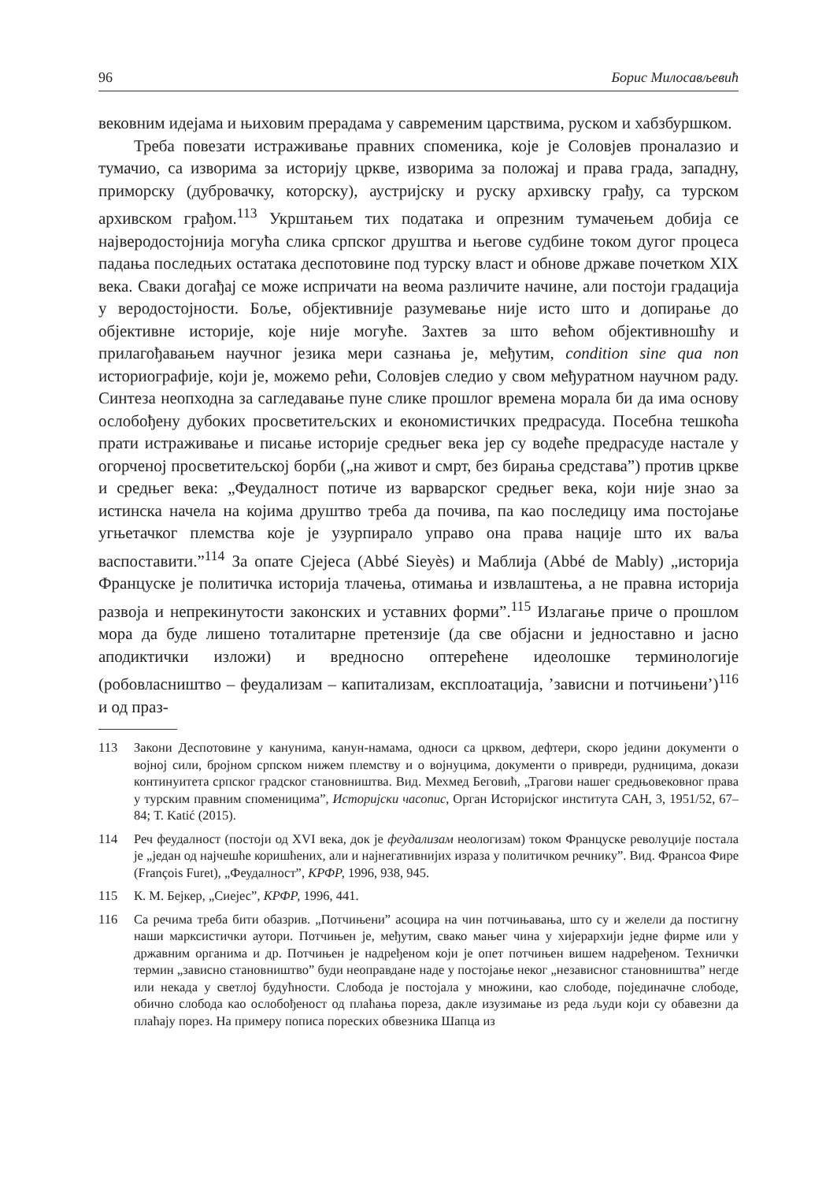96 Борис Милосављевић
вековним идејама и њиховим прерадама у савременим царствима, руском и хабзбуршком.
Треба повезати истраживање правних споменика, које је Соловјев проналазио и тумачио, са изворима за историју цркве, изворима за положај и права града, западну, приморску (дубровачку, которску), аустријску и руску архивску грађу, са турском архивском грађом.<sup>113</sup> Укрштањем тих података и опрезним тумачењем добија се најверодостојнија могућа слика српског друштва и његове судбине током дугог процеса падања последњих остатака деспотовине под турску власт и обнове државе почетком XIX века. Сваки догађај се може испричати на веома различите начине, али постоји градација у веродостојности. Боље, објективније разумевање није исто што и допирање до објективне историје, које није могуће. Захтев за што већом објективношћу и прилагођавањем научног језика мери сазнања је, међутим, condition sine qua non историографије, који је, можемо рећи, Соловјев следио у свом међуратном научном раду. Синтеза неопходна за сагледавање пуне слике прошлог времена морала би да има основу ослобођену дубоких просветитељских и економистичких предрасуда. Посебна тешкоћа прати истраживање и писање историје средњег века јер су водеће предрасуде настале у огорченој просветитељској борби („на живот и смрт, без бирања средстава”) против цркве и средњег века: „Феудалност потиче из варварског средњег века, који није знао за истинска начела на којима друштво треба да почива, па као последицу има постојање угњетачког племства које је узурпирало управо она права нације што их ваља васпоставити.”<sup>114</sup> За опате Сјејеса (Abbé Sieyès) и Маблија (Abbé de Mably) „историја Француске је политичка историја тлачења, отимања и извлаштења, а не правна историја развоја и непрекинутости законских и уставних форми”.<sup>115</sup> Излагање приче о прошлом мора да буде лишено тоталитарне претензије (да све објасни и једноставно и јасно аподиктички изложи) и вредносно оптерећене идеолошке терминологије (робовласништво – феудализам – капитализам, експлоатација, ’зависни и потчињени’)<sup>116</sup> и од праз-
113 Закони Деспотовине у канунима, канун-намама, односи са црквом, дефтери, скоро једини документи о војној сили, бројном српском нижем племству и о војнуцима, документи о привреди, рудницима, докази континуитета српског градског становништва. Вид. Мехмед Беговић, „Трагови нашег средњовековног права у турским правним споменицима”, Историјски часопис, Орган Историјског института САН, 3, 1951/52, 67–84; Т. Katić (2015).
114 Реч феудалност (постоји од XVI века, док је феудализам неологизам) током Француске револуције постала је „један од најчешће коришћених, али и најнегативнијих израза у политичком речнику”. Вид. Франсоа Фире (François Furet), „Феудалност”, КРФР, 1996, 938, 945.
115 К. М. Бејкер, „Сиејес”, КРФР, 1996, 441.
116 Са речима треба бити обазрив. „Потчињени” асоцира на чин потчињавања, што су и желели да постигну наши марксистички аутори. Потчињен је, међутим, свако мањег чина у хијерархији једне фирме или у државним органима и др. Потчињен је надређеном који је опет потчињен вишем надређеном. Технички термин „зависно становништво” буди неоправдане наде у постојање неког „независног становништва” негде или некада у светлој будућности. Слобода је постојала у множини, као слободе, појединачне слободе, обично слобода као ослобођеност од плаћања пореза, дакле изузимање из реда људи који су обавезни да плаћају порез. На примеру пописа пореских обвезника Шапца из